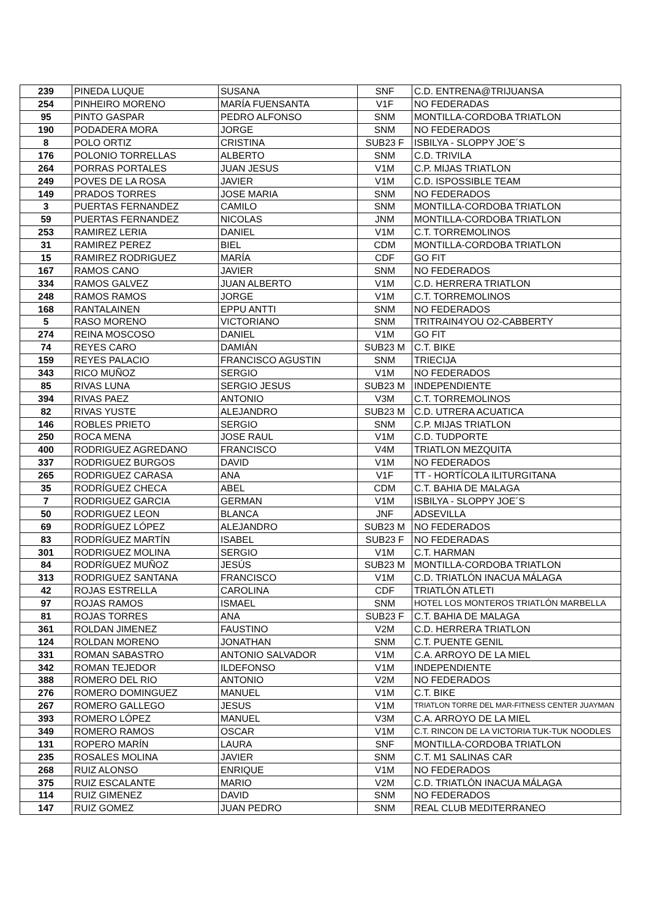| 239 | PINEDA LUQUE | SUSANA | SNF | C.D. ENTRENA@TRIJUANSA |
| 254 | PINHEIRO MORENO | MARÍA FUENSANTA | V1F | NO FEDERADAS |
| 95 | PINTO GASPAR | PEDRO ALFONSO | SNM | MONTILLA-CORDOBA TRIATLON |
| 190 | PODADERA MORA | JORGE | SNM | NO FEDERADOS |
| 8 | POLO ORTIZ | CRISTINA | SUB23 F | ISBILYA - SLOPPY JOE´S |
| 176 | POLONIO TORRELLAS | ALBERTO | SNM | C.D. TRIVILA |
| 264 | PORRAS PORTALES | JUAN JESUS | V1M | C.P. MIJAS TRIATLON |
| 249 | POVES DE LA ROSA | JAVIER | V1M | C.D. ISPOSSIBLE TEAM |
| 149 | PRADOS TORRES | JOSE MARIA | SNM | NO FEDERADOS |
| 3 | PUERTAS FERNANDEZ | CAMILO | SNM | MONTILLA-CORDOBA TRIATLON |
| 59 | PUERTAS FERNANDEZ | NICOLAS | JNM | MONTILLA-CORDOBA TRIATLON |
| 253 | RAMIREZ LERIA | DANIEL | V1M | C.T. TORREMOLINOS |
| 31 | RAMIREZ PEREZ | BIEL | CDM | MONTILLA-CORDOBA TRIATLON |
| 15 | RAMIREZ RODRIGUEZ | MARÍA | CDF | GO FIT |
| 167 | RAMOS CANO | JAVIER | SNM | NO FEDERADOS |
| 334 | RAMOS GALVEZ | JUAN ALBERTO | V1M | C.D. HERRERA TRIATLON |
| 248 | RAMOS RAMOS | JORGE | V1M | C.T. TORREMOLINOS |
| 168 | RANTALAINEN | EPPU ANTTI | SNM | NO FEDERADOS |
| 5 | RASO MORENO | VICTORIANO | SNM | TRITRAIN4YOU O2-CABBERTY |
| 274 | REINA MOSCOSO | DANIEL | V1M | GO FIT |
| 74 | REYES CARO | DAMIÁN | SUB23 M | C.T. BIKE |
| 159 | REYES PALACIO | FRANCISCO AGUSTIN | SNM | TRIECIJA |
| 343 | RICO MUÑOZ | SERGIO | V1M | NO FEDERADOS |
| 85 | RIVAS LUNA | SERGIO JESUS | SUB23 M | INDEPENDIENTE |
| 394 | RIVAS PAEZ | ANTONIO | V3M | C.T. TORREMOLINOS |
| 82 | RIVAS YUSTE | ALEJANDRO | SUB23 M | C.D. UTRERA ACUATICA |
| 146 | ROBLES PRIETO | SERGIO | SNM | C.P. MIJAS TRIATLON |
| 250 | ROCA MENA | JOSE RAUL | V1M | C.D. TUDPORTE |
| 400 | RODRIGUEZ AGREDANO | FRANCISCO | V4M | TRIATLON MEZQUITA |
| 337 | RODRIGUEZ BURGOS | DAVID | V1M | NO FEDERADOS |
| 265 | RODRIGUEZ CARASA | ANA | V1F | TT - HORTÍCOLA ILITURGITANA |
| 35 | RODRÍGUEZ CHECA | ABEL | CDM | C.T. BAHIA DE MALAGA |
| 7 | RODRIGUEZ GARCIA | GERMAN | V1M | ISBILYA - SLOPPY JOE´S |
| 50 | RODRIGUEZ LEON | BLANCA | JNF | ADSEVILLA |
| 69 | RODRÍGUEZ LÓPEZ | ALEJANDRO | SUB23 M | NO FEDERADOS |
| 83 | RODRÍGUEZ MARTÍN | ISABEL | SUB23 F | NO FEDERADAS |
| 301 | RODRIGUEZ MOLINA | SERGIO | V1M | C.T. HARMAN |
| 84 | RODRÍGUEZ MUÑOZ | JESÚS | SUB23 M | MONTILLA-CORDOBA TRIATLON |
| 313 | RODRIGUEZ SANTANA | FRANCISCO | V1M | C.D. TRIATLÓN INACUA MÁLAGA |
| 42 | ROJAS ESTRELLA | CAROLINA | CDF | TRIATLÓN ATLETI |
| 97 | ROJAS RAMOS | ISMAEL | SNM | HOTEL LOS MONTEROS TRIATLÓN MARBELLA |
| 81 | ROJAS TORRES | ANA | SUB23 F | C.T. BAHIA DE MALAGA |
| 361 | ROLDAN JIMENEZ | FAUSTINO | V2M | C.D. HERRERA TRIATLON |
| 124 | ROLDAN MORENO | JONATHAN | SNM | C.T. PUENTE GENIL |
| 331 | ROMAN SABASTRO | ANTONIO SALVADOR | V1M | C.A. ARROYO DE LA MIEL |
| 342 | ROMAN TEJEDOR | ILDEFONSO | V1M | INDEPENDIENTE |
| 388 | ROMERO DEL RIO | ANTONIO | V2M | NO FEDERADOS |
| 276 | ROMERO DOMINGUEZ | MANUEL | V1M | C.T. BIKE |
| 267 | ROMERO GALLEGO | JESUS | V1M | TRIATLON TORRE DEL MAR-FITNESS CENTER JUAYMAN |
| 393 | ROMERO LÓPEZ | MANUEL | V3M | C.A. ARROYO DE LA MIEL |
| 349 | ROMERO RAMOS | OSCAR | V1M | C.T. RINCON DE LA VICTORIA TUK-TUK NOODLES |
| 131 | ROPERO MARÍN | LAURA | SNF | MONTILLA-CORDOBA TRIATLON |
| 235 | ROSALES MOLINA | JAVIER | SNM | C.T. M1 SALINAS CAR |
| 268 | RUIZ ALONSO | ENRIQUE | V1M | NO FEDERADOS |
| 375 | RUIZ ESCALANTE | MARIO | V2M | C.D. TRIATLÓN INACUA MÁLAGA |
| 114 | RUIZ GIMENEZ | DAVID | SNM | NO FEDERADOS |
| 147 | RUIZ GOMEZ | JUAN PEDRO | SNM | REAL CLUB MEDITERRANEO |